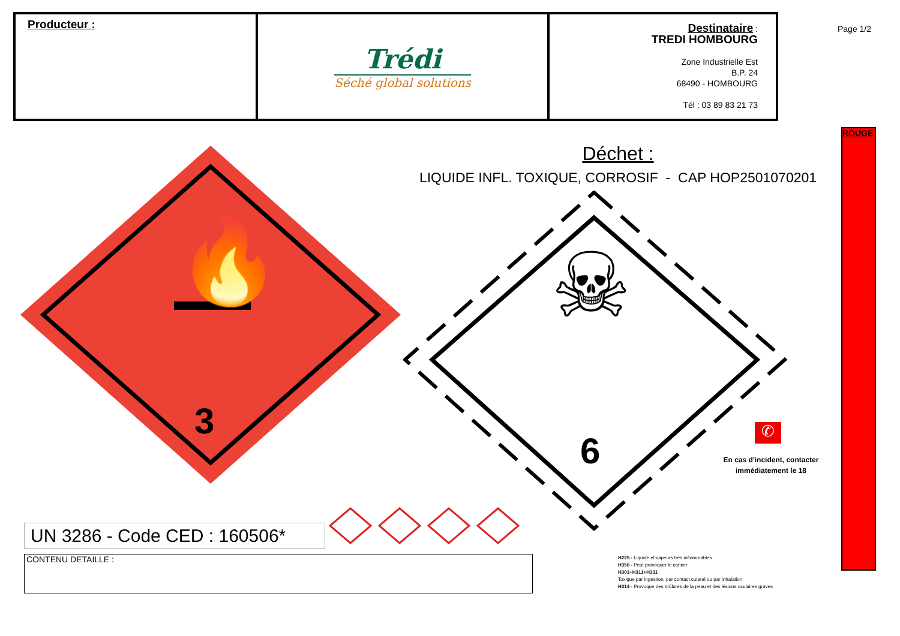| Producteur : | Trédi Séché global solutions | Destinataire : TREDI HOMBOURG Zone Industrielle Est B.P. 24 68490 - HOMBOURG Tél : 03 89 83 21 73 |
Page 1/2
ROUGE
Déchet :
LIQUIDE INFL. TOXIQUE, CORROSIF - CAP HOP2501070201
3
🔥
☠
6
✆
En cas d'incident, contacter immédiatement le 18
UN 3286 - Code CED : 160506*
CONTENU DETAILLE :
H225 - Liquide et vapeurs très inflammables
H350 - Peut provoquer le cancer
H301+H311+H331
Toxique par ingestion, par contact cutané ou par inhalation
H314 - Provoque des brûlures de la peau et des lésions oculaires graves